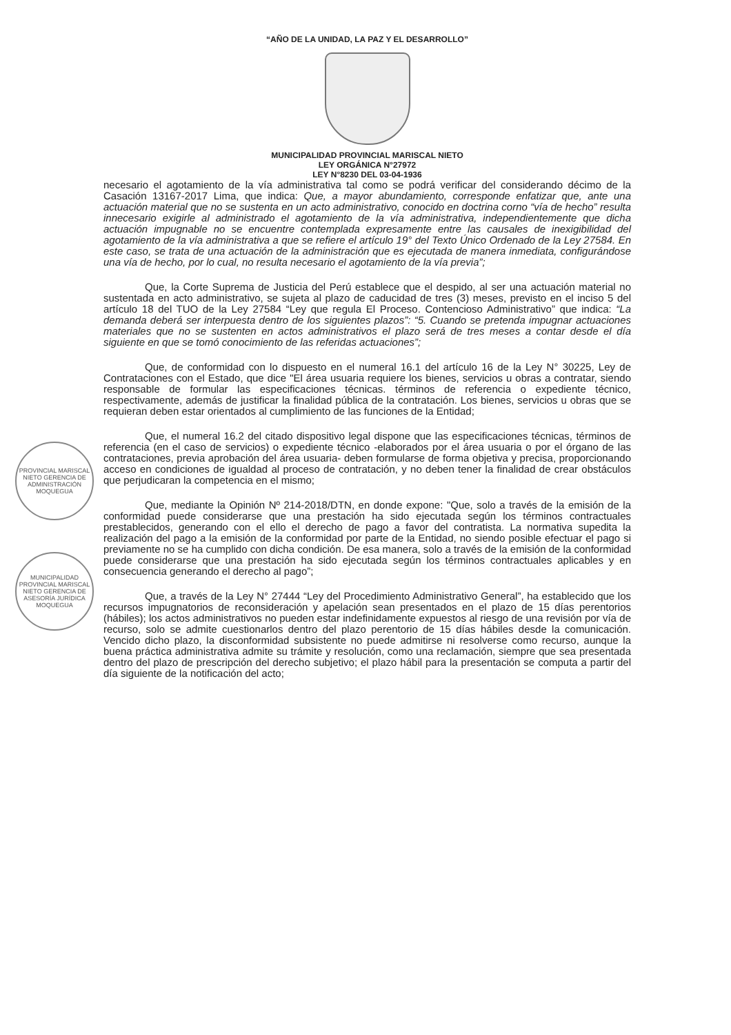“AÑO DE LA UNIDAD, LA PAZ Y EL DESARROLLO”
MUNICIPALIDAD PROVINCIAL MARISCAL NIETO
LEY ORGÁNICA N°27972
LEY N°8230 DEL 03-04-1936
necesario el agotamiento de la vía administrativa tal como se podrá verificar del considerando décimo de la Casación 13167-2017 Lima, que indica: Que, a mayor abundamiento, corresponde enfatizar que, ante una actuación material que no se sustenta en un acto administrativo, conocido en doctrina corno “vía de hecho” resulta innecesario exigirle al administrado el agotamiento de la vía administrativa, independientemente que dicha actuación impugnable no se encuentre contemplada expresamente entre las causales de inexigibilidad del agotamiento de la vía administrativa a que se refiere el artículo 19° del Texto Único Ordenado de la Ley 27584. En este caso, se trata de una actuación de la administración que es ejecutada de manera inmediata, configurándose una vía de hecho, por lo cual, no resulta necesario el agotamiento de la vía previa”;
Que, la Corte Suprema de Justicia del Perú establece que el despido, al ser una actuación material no sustentada en acto administrativo, se sujeta al plazo de caducidad de tres (3) meses, previsto en el inciso 5 del artículo 18 del TUO de la Ley 27584 “Ley que regula El Proceso. Contencioso Administrativo” que indica: “La demanda deberá ser interpuesta dentro de los siguientes plazos”: “5. Cuando se pretenda impugnar actuaciones materiales que no se sustenten en actos administrativos el plazo será de tres meses a contar desde el día siguiente en que se tomó conocimiento de las referidas actuaciones”;
PROVINCIAL MARISCAL NIETO GERENCIA DE ADMINISTRACIÓN MOQUEGUA
Que, de conformidad con lo dispuesto en el numeral 16.1 del artículo 16 de la Ley N° 30225, Ley de Contrataciones con el Estado, que dice "El área usuaria requiere los bienes, servicios u obras a contratar, siendo responsable de formular las especificaciones técnicas. términos de referencia o expediente técnico, respectivamente, además de justificar la finalidad pública de la contratación. Los bienes, servicios u obras que se requieran deben estar orientados al cumplimiento de las funciones de la Entidad;
MUNICIPALIDAD PROVINCIAL MARISCAL NIETO GERENCIA DE ASESORÍA JURÍDICA MOQUEGUA
Que, el numeral 16.2 del citado dispositivo legal dispone que las especificaciones técnicas, términos de referencia (en el caso de servicios) o expediente técnico -elaborados por el área usuaria o por el órgano de las contrataciones, previa aprobación del área usuaria- deben formularse de forma objetiva y precisa, proporcionando acceso en condiciones de igualdad al proceso de contratación, y no deben tener la finalidad de crear obstáculos que perjudicaran la competencia en el mismo;
Que, mediante la Opinión Nº 214-2018/DTN, en donde expone: "Que, solo a través de la emisión de la conformidad puede considerarse que una prestación ha sido ejecutada según los términos contractuales prestablecidos, generando con el ello el derecho de pago a favor del contratista. La normativa supedita la realización del pago a la emisión de la conformidad por parte de la Entidad, no siendo posible efectuar el pago si previamente no se ha cumplido con dicha condición. De esa manera, solo a través de la emisión de la conformidad puede considerarse que una prestación ha sido ejecutada según los términos contractuales aplicables y en consecuencia generando el derecho al pago”;
Que, a través de la Ley N° 27444 “Ley del Procedimiento Administrativo General”, ha establecido que los recursos impugnatorios de reconsideración y apelación sean presentados en el plazo de 15 días perentorios (hábiles); los actos administrativos no pueden estar indefinidamente expuestos al riesgo de una revisión por vía de recurso, solo se admite cuestionarlos dentro del plazo perentorio de 15 días hábiles desde la comunicación. Vencido dicho plazo, la disconformidad subsistente no puede admitirse ni resolverse como recurso, aunque la buena práctica administrativa admite su trámite y resolución, como una reclamación, siempre que sea presentada dentro del plazo de prescripción del derecho subjetivo; el plazo hábil para la presentación se computa a partir del día siguiente de la notificación del acto;